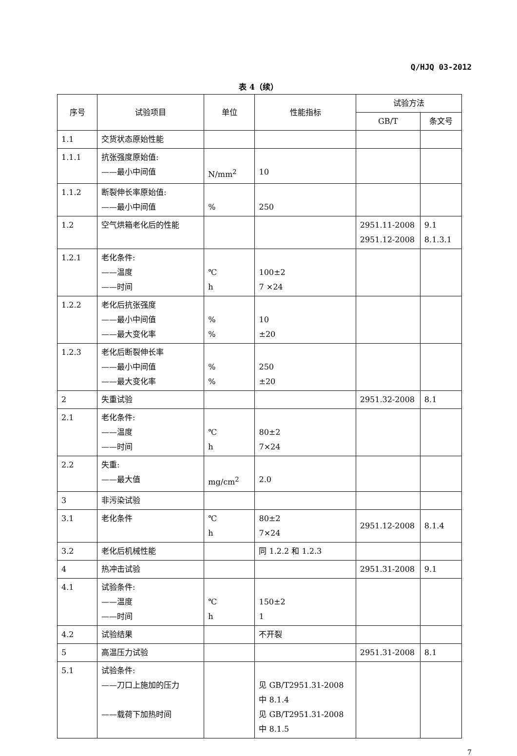Q/HJQ 03-2012
表 4（续）
| 序号 | 试验项目 | 单位 | 性能指标 | 试验方法 | |
| --- | --- | --- | --- | --- | --- |
| | | | | GB/T | 条文号 |
| 1.1 | 交货状态原始性能 | | | | |
| 1.1.1 | 抗张强度原始值: ——最小中间值 | N/mm<sup>2</sup> | 10 | | |
| 1.1.2 | 断裂伸长率原始值: ——最小中间值 | % | 250 | | |
| 1.2 | 空气烘箱老化后的性能 | | | 2951.11-2008 2951.12-2008 | 9.1 8.1.3.1 |
| 1.2.1 | 老化条件: ——温度 ——时间 | ℃ h | 100±2 7 ×24 | | |
| 1.2.2 | 老化后抗张强度 ——最小中间值 ——最大变化率 | % % | 10 ±20 | | |
| 1.2.3 | 老化后断裂伸长率 ——最小中间值 ——最大变化率 | % % | 250 ±20 | | |
| 2 | 失重试验 | | | 2951.32-2008 | 8.1 |
| 2.1 | 老化条件: ——温度 ——时间 | ℃ h | 80±2 7×24 | | |
| 2.2 | 失重: ——最大值 | mg/cm<sup>2</sup> | 2.0 | | |
| 3 | 非污染试验 | | | | |
| 3.1 | 老化条件 | ℃ h | 80±2 7×24 | 2951.12-2008 | 8.1.4 |
| 3.2 | 老化后机械性能 | | 同 1.2.2 和 1.2.3 | | |
| 4 | 热冲击试验 | | | 2951.31-2008 | 9.1 |
| 4.1 | 试验条件: ——温度 ——时间 | ℃ h | 150±2 1 | | |
| 4.2 | 试验结果 | | 不开裂 | | |
| 5 | 高温压力试验 | | | 2951.31-2008 | 8.1 |
| 5.1 | 试验条件: ——刀口上施加的压力 ——载荷下加热时间 | | 见 GB/T2951.31-2008 中 8.1.4 见 GB/T2951.31-2008 中 8.1.5 | | |
7